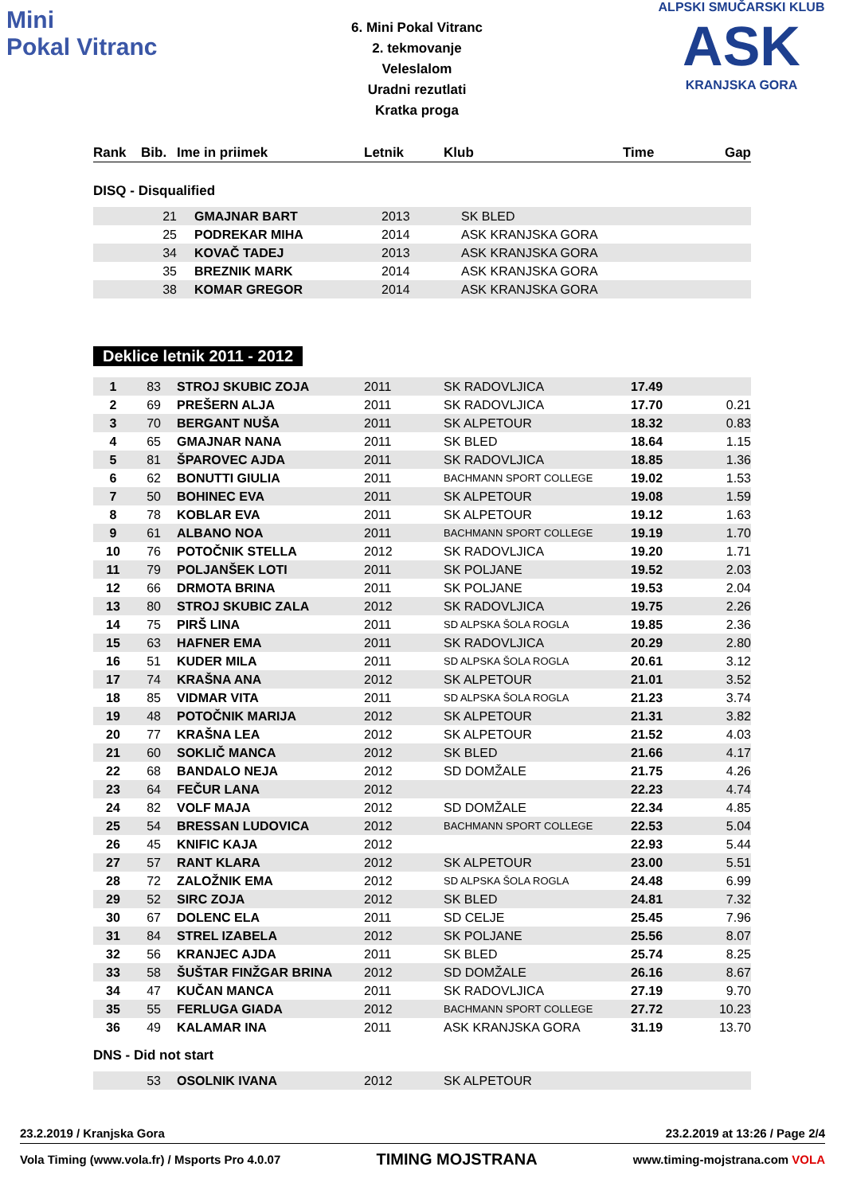Mini
Pokal Vitranc
6. Mini Pokal Vitranc
2. tekmovanje
Veleslalom
Uradni rezutlati
Kratka proga
ALPSKI SMUČARSKI KLUB
ASK
KRANJSKA GORA
| Rank | Bib. | Ime in priimek | Letnik | Klub | Time | Gap |
| --- | --- | --- | --- | --- | --- | --- |
DISQ - Disqualified
| | 21 | GMAJNAR BART | 2013 | SK BLED | | |
| | 25 | PODREKAR MIHA | 2014 | ASK KRANJSKA GORA | | |
| | 34 | KOVAČ TADEJ | 2013 | ASK KRANJSKA GORA | | |
| | 35 | BREZNIK MARK | 2014 | ASK KRANJSKA GORA | | |
| | 38 | KOMAR GREGOR | 2014 | ASK KRANJSKA GORA | | |
Deklice letnik 2011 - 2012
| 1 | 83 | STROJ SKUBIC ZOJA | 2011 | SK RADOVLJICA | 17.49 | |
| 2 | 69 | PREŠERN ALJA | 2011 | SK RADOVLJICA | 17.70 | 0.21 |
| 3 | 70 | BERGANT NUŠA | 2011 | SK ALPETOUR | 18.32 | 0.83 |
| 4 | 65 | GMAJNAR NANA | 2011 | SK BLED | 18.64 | 1.15 |
| 5 | 81 | ŠPAROVEC AJDA | 2011 | SK RADOVLJICA | 18.85 | 1.36 |
| 6 | 62 | BONUTTI GIULIA | 2011 | BACHMANN SPORT COLLEGE | 19.02 | 1.53 |
| 7 | 50 | BOHINEC EVA | 2011 | SK ALPETOUR | 19.08 | 1.59 |
| 8 | 78 | KOBLAR EVA | 2011 | SK ALPETOUR | 19.12 | 1.63 |
| 9 | 61 | ALBANO NOA | 2011 | BACHMANN SPORT COLLEGE | 19.19 | 1.70 |
| 10 | 76 | POTOČNIK STELLA | 2012 | SK RADOVLJICA | 19.20 | 1.71 |
| 11 | 79 | POLJANŠEK LOTI | 2011 | SK POLJANE | 19.52 | 2.03 |
| 12 | 66 | DRMOTA BRINA | 2011 | SK POLJANE | 19.53 | 2.04 |
| 13 | 80 | STROJ SKUBIC ZALA | 2012 | SK RADOVLJICA | 19.75 | 2.26 |
| 14 | 75 | PIRŠ LINA | 2011 | SD ALPSKA ŠOLA ROGLA | 19.85 | 2.36 |
| 15 | 63 | HAFNER EMA | 2011 | SK RADOVLJICA | 20.29 | 2.80 |
| 16 | 51 | KUDER MILA | 2011 | SD ALPSKA ŠOLA ROGLA | 20.61 | 3.12 |
| 17 | 74 | KRAŠNA ANA | 2012 | SK ALPETOUR | 21.01 | 3.52 |
| 18 | 85 | VIDMAR VITA | 2011 | SD ALPSKA ŠOLA ROGLA | 21.23 | 3.74 |
| 19 | 48 | POTOČNIK MARIJA | 2012 | SK ALPETOUR | 21.31 | 3.82 |
| 20 | 77 | KRAŠNA LEA | 2012 | SK ALPETOUR | 21.52 | 4.03 |
| 21 | 60 | SOKLIČ MANCA | 2012 | SK BLED | 21.66 | 4.17 |
| 22 | 68 | BANDALO NEJA | 2012 | SD DOMŽALE | 21.75 | 4.26 |
| 23 | 64 | FEČUR LANA | 2012 | | 22.23 | 4.74 |
| 24 | 82 | VOLF MAJA | 2012 | SD DOMŽALE | 22.34 | 4.85 |
| 25 | 54 | BRESSAN LUDOVICA | 2012 | BACHMANN SPORT COLLEGE | 22.53 | 5.04 |
| 26 | 45 | KNIFIC KAJA | 2012 | | 22.93 | 5.44 |
| 27 | 57 | RANT KLARA | 2012 | SK ALPETOUR | 23.00 | 5.51 |
| 28 | 72 | ZALOŽNIK EMA | 2012 | SD ALPSKA ŠOLA ROGLA | 24.48 | 6.99 |
| 29 | 52 | SIRC ZOJA | 2012 | SK BLED | 24.81 | 7.32 |
| 30 | 67 | DOLENC ELA | 2011 | SD CELJE | 25.45 | 7.96 |
| 31 | 84 | STREL IZABELA | 2012 | SK POLJANE | 25.56 | 8.07 |
| 32 | 56 | KRANJEC AJDA | 2011 | SK BLED | 25.74 | 8.25 |
| 33 | 58 | ŠUŠTAR FINŽGAR BRINA | 2012 | SD DOMŽALE | 26.16 | 8.67 |
| 34 | 47 | KUČAN MANCA | 2011 | SK RADOVLJICA | 27.19 | 9.70 |
| 35 | 55 | FERLUGA GIADA | 2012 | BACHMANN SPORT COLLEGE | 27.72 | 10.23 |
| 36 | 49 | KALAMAR INA | 2011 | ASK KRANJSKA GORA | 31.19 | 13.70 |
DNS - Did not start
| | 53 | OSOLNIK IVANA | 2012 | SK ALPETOUR | | |
23.2.2019 / Kranjska Gora 23.2.2019 at 13:26 / Page 2/4
Vola Timing (www.vola.fr) / Msports Pro 4.0.07 TIMING MOJSTRANA www.timing-mojstrana.com VOLA